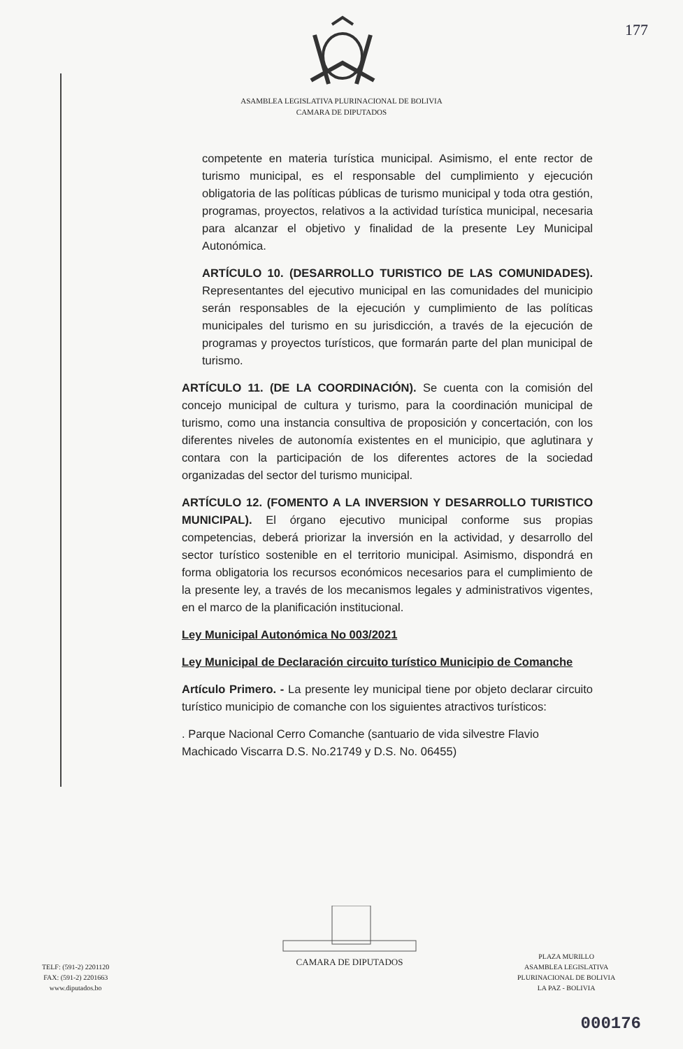177
ASAMBLEA LEGISLATIVA PLURINACIONAL DE BOLIVIA
CAMARA DE DIPUTADOS
competente en materia turística municipal. Asimismo, el ente rector de turismo municipal, es el responsable del cumplimiento y ejecución obligatoria de las políticas públicas de turismo municipal y toda otra gestión, programas, proyectos, relativos a la actividad turística municipal, necesaria para alcanzar el objetivo y finalidad de la presente Ley Municipal Autonómica.
ARTÍCULO 10. (DESARROLLO TURISTICO DE LAS COMUNIDADES). Representantes del ejecutivo municipal en las comunidades del municipio serán responsables de la ejecución y cumplimiento de las políticas municipales del turismo en su jurisdicción, a través de la ejecución de programas y proyectos turísticos, que formarán parte del plan municipal de turismo.
ARTÍCULO 11. (DE LA COORDINACIÓN). Se cuenta con la comisión del concejo municipal de cultura y turismo, para la coordinación municipal de turismo, como una instancia consultiva de proposición y concertación, con los diferentes niveles de autonomía existentes en el municipio, que aglutinara y contara con la participación de los diferentes actores de la sociedad organizadas del sector del turismo municipal.
ARTÍCULO 12. (FOMENTO A LA INVERSION Y DESARROLLO TURISTICO MUNICIPAL). El órgano ejecutivo municipal conforme sus propias competencias, deberá priorizar la inversión en la actividad, y desarrollo del sector turístico sostenible en el territorio municipal. Asimismo, dispondrá en forma obligatoria los recursos económicos necesarios para el cumplimiento de la presente ley, a través de los mecanismos legales y administrativos vigentes, en el marco de la planificación institucional.
Ley Municipal Autonómica No 003/2021
Ley Municipal de Declaración circuito turístico Municipio de Comanche
Artículo Primero. - La presente ley municipal tiene por objeto declarar circuito turístico municipio de comanche con los siguientes atractivos turísticos:
. Parque Nacional Cerro Comanche (santuario de vida silvestre Flavio Machicado Viscarra D.S. No.21749 y D.S. No. 06455)
TELF: (591-2) 2201120
FAX: (591-2) 2201663
www.diputados.bo
CAMARA DE DIPUTADOS
PLAZA MURILLO
ASAMBLEA LEGISLATIVA
PLURINACIONAL DE BOLIVIA
LA PAZ - BOLIVIA
000176